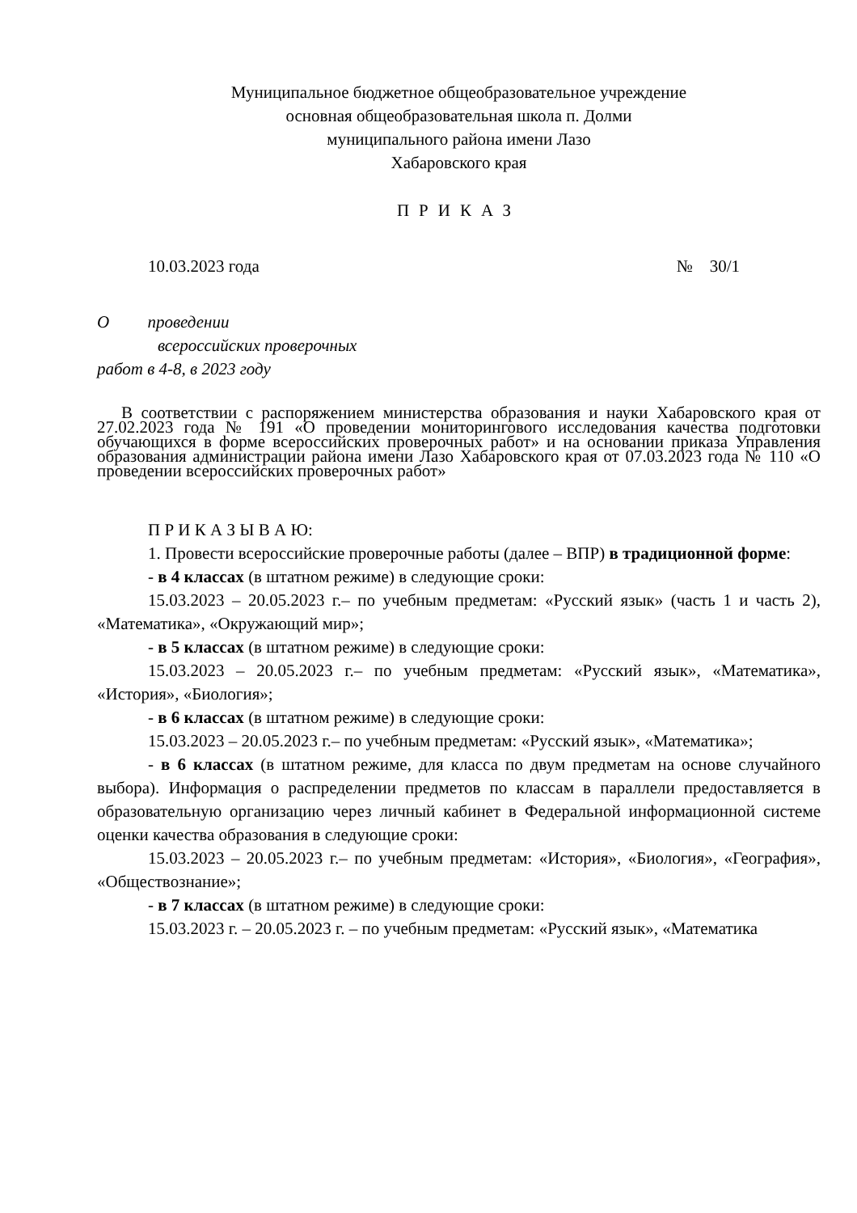Муниципальное бюджетное общеобразовательное учреждение
основная общеобразовательная школа п. Долми
муниципального района имени Лазо
Хабаровского края
ПРИКАЗ
10.03.2023 года № 30/1
О проведении
всероссийских проверочных
работ в 4-8, в 2023 году
В соответствии с распоряжением министерства образования и науки Хабаровского края от 27.02.2023 года № 191 «О проведении мониторингового исследования качества подготовки обучающихся в форме всероссийских проверочных работ» и на основании приказа Управления образования администрации района имени Лазо Хабаровского края от 07.03.2023 года № 110 «О проведении всероссийских проверочных работ»
П Р И К А З Ы В А Ю:
1. Провести всероссийские проверочные работы (далее – ВПР) в традиционной форме:
- в 4 классах (в штатном режиме) в следующие сроки:
15.03.2023 – 20.05.2023 г.– по учебным предметам: «Русский язык» (часть 1 и часть 2), «Математика», «Окружающий мир»;
- в 5 классах (в штатном режиме) в следующие сроки:
15.03.2023 – 20.05.2023 г.– по учебным предметам: «Русский язык», «Математика», «История», «Биология»;
- в 6 классах (в штатном режиме) в следующие сроки:
15.03.2023 – 20.05.2023 г.– по учебным предметам: «Русский язык», «Математика»;
- в 6 классах (в штатном режиме, для класса по двум предметам на основе случайного выбора). Информация о распределении предметов по классам в параллели предоставляется в образовательную организацию через личный кабинет в Федеральной информационной системе оценки качества образования в следующие сроки:
15.03.2023 – 20.05.2023 г.– по учебным предметам: «История», «Биология», «География», «Обществознание»;
- в 7 классах (в штатном режиме) в следующие сроки:
15.03.2023 г. – 20.05.2023 г. – по учебным предметам: «Русский язык», «Математика